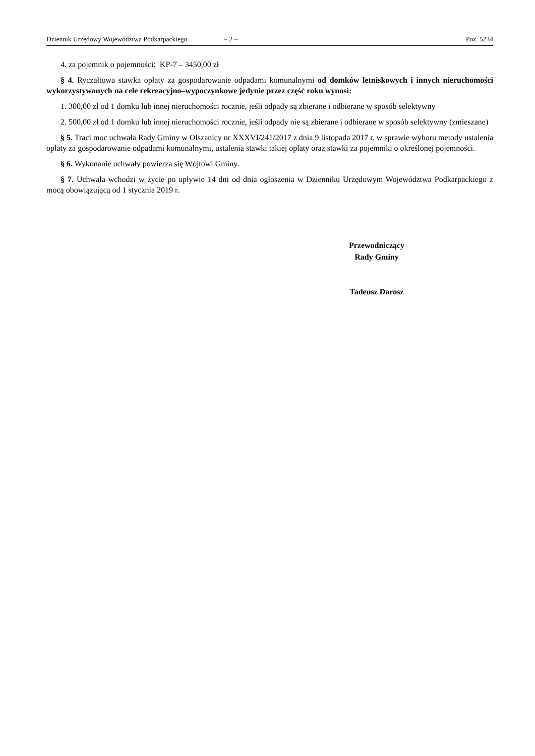Dziennik Urzędowy Województwa Podkarpackiego – 2 – Poz. 5234
4. za pojemnik o pojemności: KP-7 – 3450,00 zł
§ 4. Ryczałtowa stawka opłaty za gospodarowanie odpadami komunalnymi od domków letniskowych i innych nieruchomości wykorzystywanych na cele rekreacyjno–wypoczynkowe jedynie przez część roku wynosi:
1. 300,00 zł od 1 domku lub innej nieruchomości rocznie, jeśli odpady są zbierane i odbierane w sposób selektywny
2. 500,00 zł od 1 domku lub innej nieruchomości rocznie, jeśli odpady nie są zbierane i odbierane w sposób selektywny (zmieszane)
§ 5. Traci moc uchwała Rady Gminy w Olszanicy nr XXXVI/241/2017 z dnia 9 listopada 2017 r. w sprawie wyboru metody ustalenia opłaty za gospodarowanie odpadami komunalnymi, ustalenia stawki takiej opłaty oraz stawki za pojemniki o określonej pojemności.
§ 6. Wykonanie uchwały powierza się Wójtowi Gminy.
§ 7. Uchwała wchodzi w życie po upływie 14 dni od dnia ogłoszenia w Dzienniku Urzędowym Województwa Podkarpackiego z mocą obowiązującą od 1 stycznia 2019 r.
Przewodniczący
Rady Gminy
Tadeusz Darosz